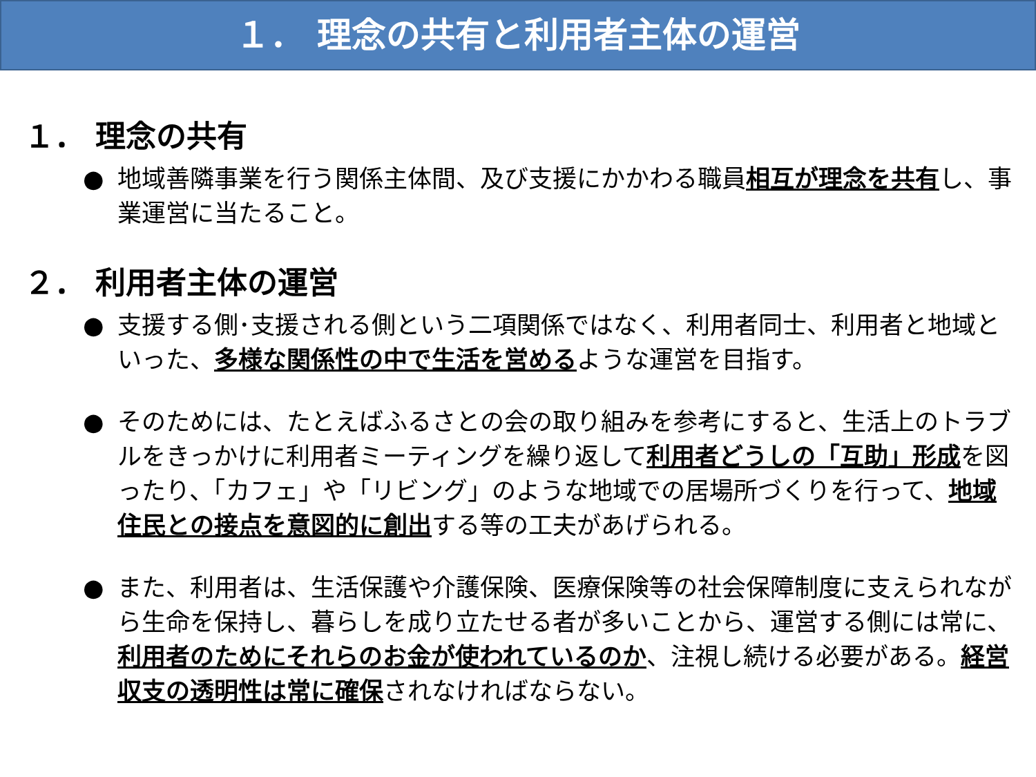１． 理念の共有と利用者主体の運営
１． 理念の共有
● 地域善隣事業を行う関係主体間、及び支援にかかわる職員相互が理念を共有し、事業運営に当たること。
２． 利用者主体の運営
● 支援する側･支援される側という二項関係ではなく、利用者同士、利用者と地域といった、多様な関係性の中で生活を営めるような運営を目指す。
● そのためには、たとえばふるさとの会の取り組みを参考にすると、生活上のトラブルをきっかけに利用者ミーティングを繰り返して利用者どうしの「互助」形成を図ったり、「カフェ」や「リビング」のような地域での居場所づくりを行って、地域住民との接点を意図的に創出する等の工夫があげられる。
● また、利用者は、生活保護や介護保険、医療保険等の社会保障制度に支えられながら生命を保持し、暮らしを成り立たせる者が多いことから、運営する側には常に、利用者のためにそれらのお金が使われているのか、注視し続ける必要がある。経営収支の透明性は常に確保されなければならない。